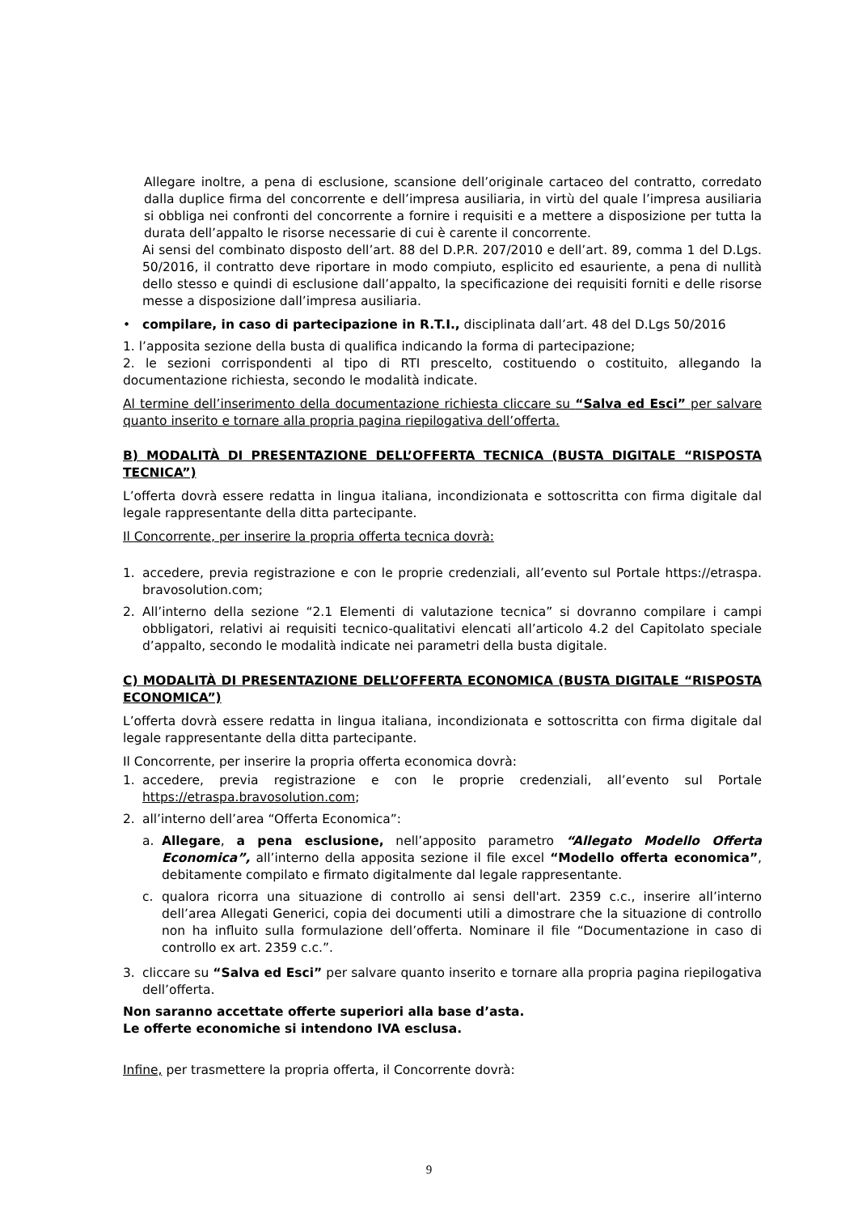Allegare inoltre, a pena di esclusione, scansione dell’originale cartaceo del contratto, corredato dalla duplice firma del concorrente e dell’impresa ausiliaria, in virtù del quale l’impresa ausiliaria si obbliga nei confronti del concorrente a fornire i requisiti e a mettere a disposizione per tutta la durata dell’appalto le risorse necessarie di cui è carente il concorrente.
Ai sensi del combinato disposto dell’art. 88 del D.P.R. 207/2010 e dell’art. 89, comma 1 del D.Lgs. 50/2016, il contratto deve riportare in modo compiuto, esplicito ed esauriente, a pena di nullità dello stesso e quindi di esclusione dall’appalto, la specificazione dei requisiti forniti e delle risorse messe a disposizione dall’impresa ausiliaria.
• compilare, in caso di partecipazione in R.T.I., disciplinata dall’art. 48 del D.Lgs 50/2016
1. l’apposita sezione della busta di qualifica indicando la forma di partecipazione;
2. le sezioni corrispondenti al tipo di RTI prescelto, costituendo o costituito, allegando la documentazione richiesta, secondo le modalità indicate.
Al termine dell’inserimento della documentazione richiesta cliccare su “Salva ed Esci” per salvare quanto inserito e tornare alla propria pagina riepilogativa dell’offerta.
B) MODALITÀ DI PRESENTAZIONE DELL’OFFERTA TECNICA (BUSTA DIGITALE “RISPOSTA TECNICA”)
L’offerta dovrà essere redatta in lingua italiana, incondizionata e sottoscritta con firma digitale dal legale rappresentante della ditta partecipante.
Il Concorrente, per inserire la propria offerta tecnica dovrà:
1. accedere, previa registrazione e con le proprie credenziali, all’evento sul Portale https://etraspa. bravosolution.com;
2. All’interno della sezione “2.1 Elementi di valutazione tecnica” si dovranno compilare i campi obbligatori, relativi ai requisiti tecnico-qualitativi elencati all’articolo 4.2 del Capitolato speciale d’appalto, secondo le modalità indicate nei parametri della busta digitale.
C) MODALITÀ DI PRESENTAZIONE DELL’OFFERTA ECONOMICA (BUSTA DIGITALE “RISPOSTA ECONOMICA”)
L’offerta dovrà essere redatta in lingua italiana, incondizionata e sottoscritta con firma digitale dal legale rappresentante della ditta partecipante.
Il Concorrente, per inserire la propria offerta economica dovrà:
1. accedere, previa registrazione e con le proprie credenziali, all’evento sul Portale https://etraspa.bravosolution.com;
2. all’interno dell’area “Offerta Economica”:
a. Allegare, a pena esclusione, nell’apposito parametro “Allegato Modello Offerta Economica”, all’interno della apposita sezione il file excel “Modello offerta economica”, debitamente compilato e firmato digitalmente dal legale rappresentante.
c. qualora ricorra una situazione di controllo ai sensi dell'art. 2359 c.c., inserire all’interno dell’area Allegati Generici, copia dei documenti utili a dimostrare che la situazione di controllo non ha influito sulla formulazione dell’offerta. Nominare il file “Documentazione in caso di controllo ex art. 2359 c.c.”.
3. cliccare su “Salva ed Esci” per salvare quanto inserito e tornare alla propria pagina riepilogativa dell’offerta.
Non saranno accettate offerte superiori alla base d’asta.
Le offerte economiche si intendono IVA esclusa.
Infine, per trasmettere la propria offerta, il Concorrente dovrà:
9